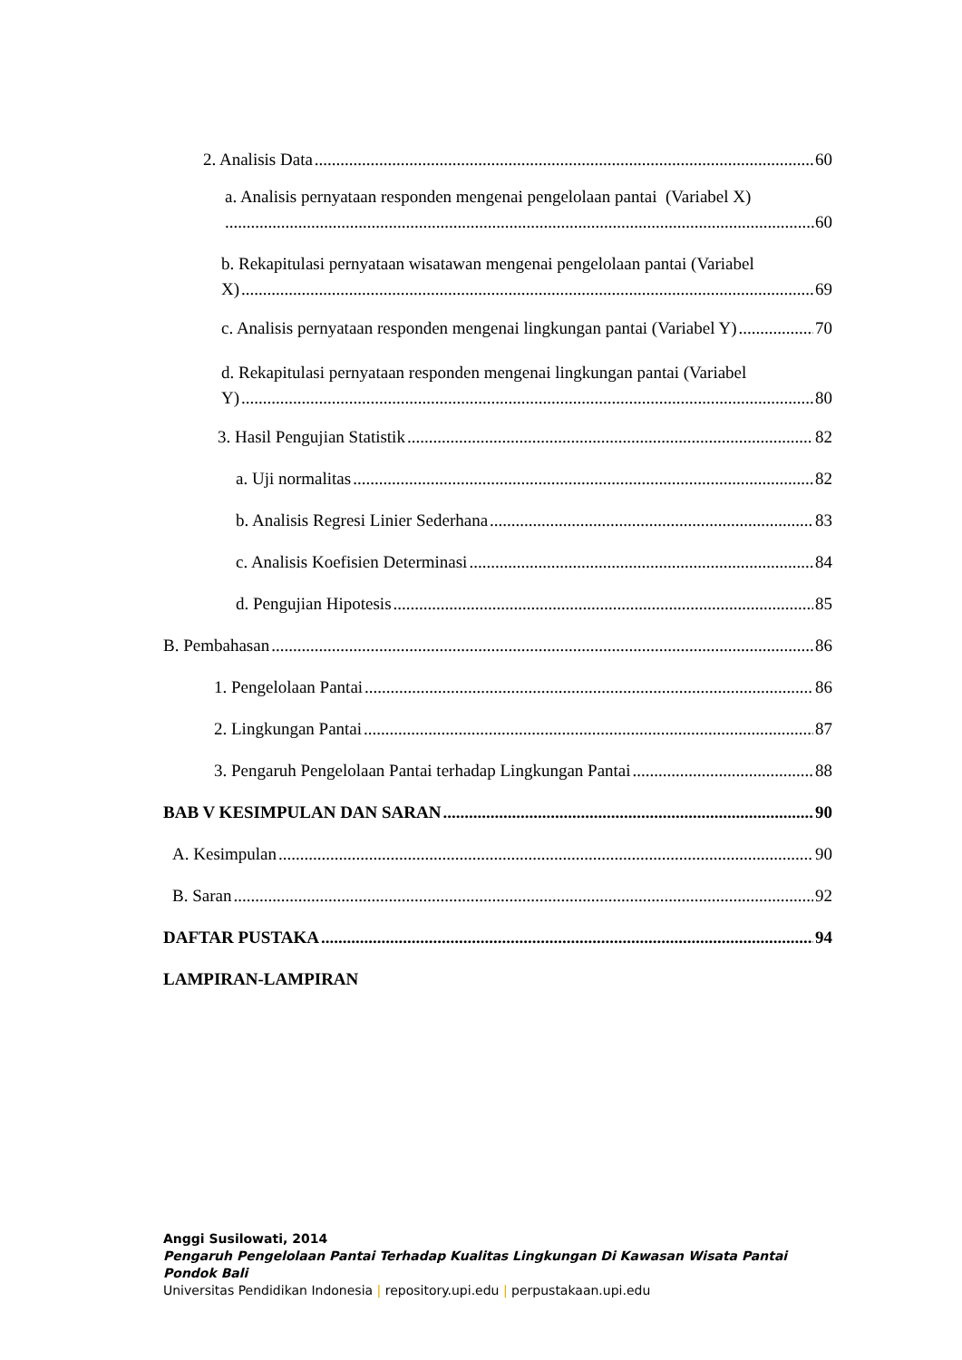2. Analisis Data 60
a. Analisis pernyataan responden mengenai pengelolaan pantai (Variabel X)
60
b. Rekapitulasi pernyataan wisatawan mengenai pengelolaan pantai (Variabel
X) 69
c. Analisis pernyataan responden mengenai lingkungan pantai (Variabel Y) 70
d. Rekapitulasi pernyataan responden mengenai lingkungan pantai (Variabel
Y) 80
3. Hasil Pengujian Statistik 82
a. Uji normalitas 82
b. Analisis Regresi Linier Sederhana 83
c. Analisis Koefisien Determinasi 84
d. Pengujian Hipotesis 85
B. Pembahasan 86
1. Pengelolaan Pantai 86
2. Lingkungan Pantai 87
3. Pengaruh Pengelolaan Pantai terhadap Lingkungan Pantai 88
BAB V KESIMPULAN DAN SARAN 90
A. Kesimpulan 90
B. Saran 92
DAFTAR PUSTAKA 94
LAMPIRAN-LAMPIRAN
Anggi Susilowati, 2014
Pengaruh Pengelolaan Pantai Terhadap Kualitas Lingkungan Di Kawasan Wisata Pantai Pondok Bali
Universitas Pendidikan Indonesia | repository.upi.edu | perpustakaan.upi.edu